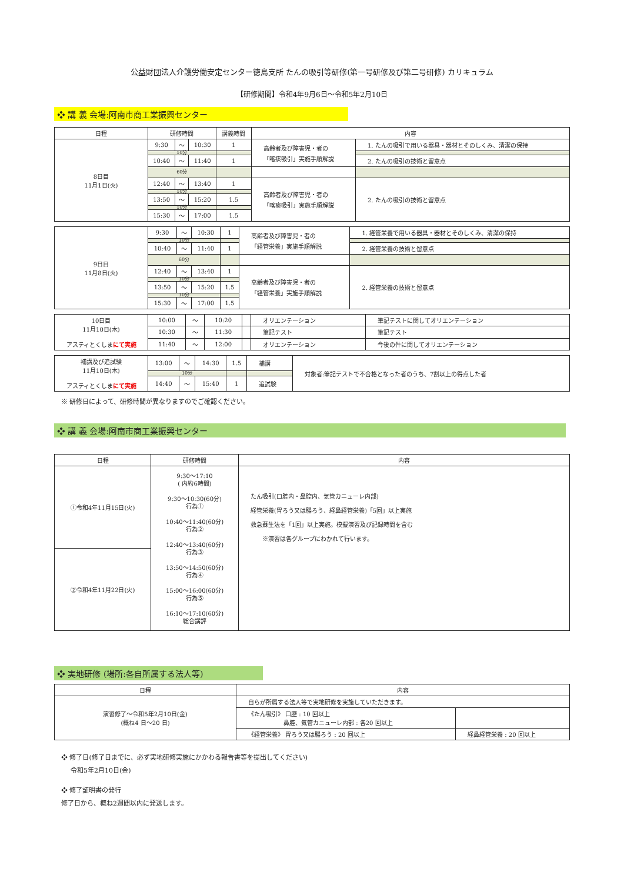公益財団法人介護労働安定センター徳島支所 たんの吸引等研修(第一号研修及び第二号研修) カリキュラム
【研修期間】令和4年9月6日～令和5年2月10日
❖ 講 義 会場:阿南市商工業振興センター
| 日程 | 研修時間 | | | 講義時間 | 内容 | |
| --- | --- | --- | --- | --- | --- | --- |
| 8日目 11月1日(火) | 9:30 | ～ | 10:30 | 1 | 高齢者及び障害児・者の 「喀痰吸引」実施手順解説 | 1. たんの吸引で用いる器具・器材とそのしくみ、清潔の保持 |
| | 10分 | | | | | |
| | 10:40 | ～ | 11:40 | 1 | | 2. たんの吸引の技術と留意点 |
| | 60分 | | | | | |
| | 12:40 | ～ | 13:40 | 1 | 高齢者及び障害児・者の 「喀痰吸引」実施手順解説 | 2. たんの吸引の技術と留意点 |
| | 10分 | | | | | |
| | 13:50 | ～ | 15:20 | 1.5 | | |
| | 10分 | | | | | |
| | 15:30 | ～ | 17:00 | 1.5 | | |
| 9日目 11月8日(火) | 9:30 | ～ | 10:30 | 1 | 高齢者及び障害児・者の 「経管栄養」実施手順解説 | 1. 経管栄養で用いる器具・器材とそのしくみ、清潔の保持 |
| | 10分 | | | | | |
| | 10:40 | ～ | 11:40 | 1 | | 2. 経管栄養の技術と留意点 |
| | 60分 | | | | | |
| | 12:40 | ～ | 13:40 | 1 | 高齢者及び障害児・者の 「経管栄養」実施手順解説 | 2. 経管栄養の技術と留意点 |
| | 10分 | | | | | |
| | 13:50 | ～ | 15:20 | 1.5 | | |
| | 10分 | | | | | |
| | 15:30 | ～ | 17:00 | 1.5 | | |
| 10日目 11月10日(木) アスティとくしま にて実施 | 10:00 | ～ | 10:20 | | オリエンテーション | 筆記テストに関してオリエンテーション |
| | 10:30 | ～ | 11:30 | | 筆記テスト | 筆記テスト |
| | 11:40 | ～ | 12:00 | | オリエンテーション | 今後の件に関してオリエンテーション |
| 補講及び追試験 11月10日(木) アスティとくしま にて実施 | 13:00 | ～ | 14:30 | 1.5 | 補講 | 対象者:筆記テストで不合格となった者のうち、7割以上の得点した者 |
| | 10分 | | | | | |
| | 14:40 | ～ | 15:40 | 1 | 追試験 | |
※ 研修日によって、研修時間が異なりますのでご確認ください。
❖ 講 義 会場:阿南市商工業振興センター
| 日程 | 研修時間 | 内容 |
| --- | --- | --- |
| ①令和4年11月15日(火) | 9:30～17:10 ( 内約6時間) 9:30～10:30(60分) 行為① 10:40～11:40(60分) 行為② 12:40～13:40(60分) 行為③ 13:50～14:50(60分) 行為④ 15:00～16:00(60分) 行為⑤ 16:10～17:10(60分) 総合講評 | たん吸引(口腔内・鼻腔内、気管カニューレ内部) 経管栄養(胃ろう又は腸ろう、経鼻経管栄養)「5回」以上実施 救急蘇生法を「1回」以上実施。模擬演習及び記録時間を含む ※演習は各グループにわかれて行います。 |
| ②令和4年11月22日(火) | | |
❖ 実地研修 (場所:各自所属する法人等)
| 日程 | 内容 | |
| --- | --- | --- |
| 演習修了～令和5年2月10日(金) (概ね4 日～20 日) | 自らが所属する法人等で実地研修を実施していただきます。 | |
| | 《たん吸引》 口腔 : 10 回以上 鼻腔、気管カニューレ内部 : 各20 回以上 | |
| | 《経管栄養》 胃ろう又は腸ろう : 20 回以上 | 経鼻経管栄養 : 20 回以上 |
❖ 修了日(修了日までに、必ず実地研修実施にかかわる報告書等を提出してください)
令和5年2月10日(金)
❖ 修了証明書の発行
修了日から、概ね2週間以内に発送します。